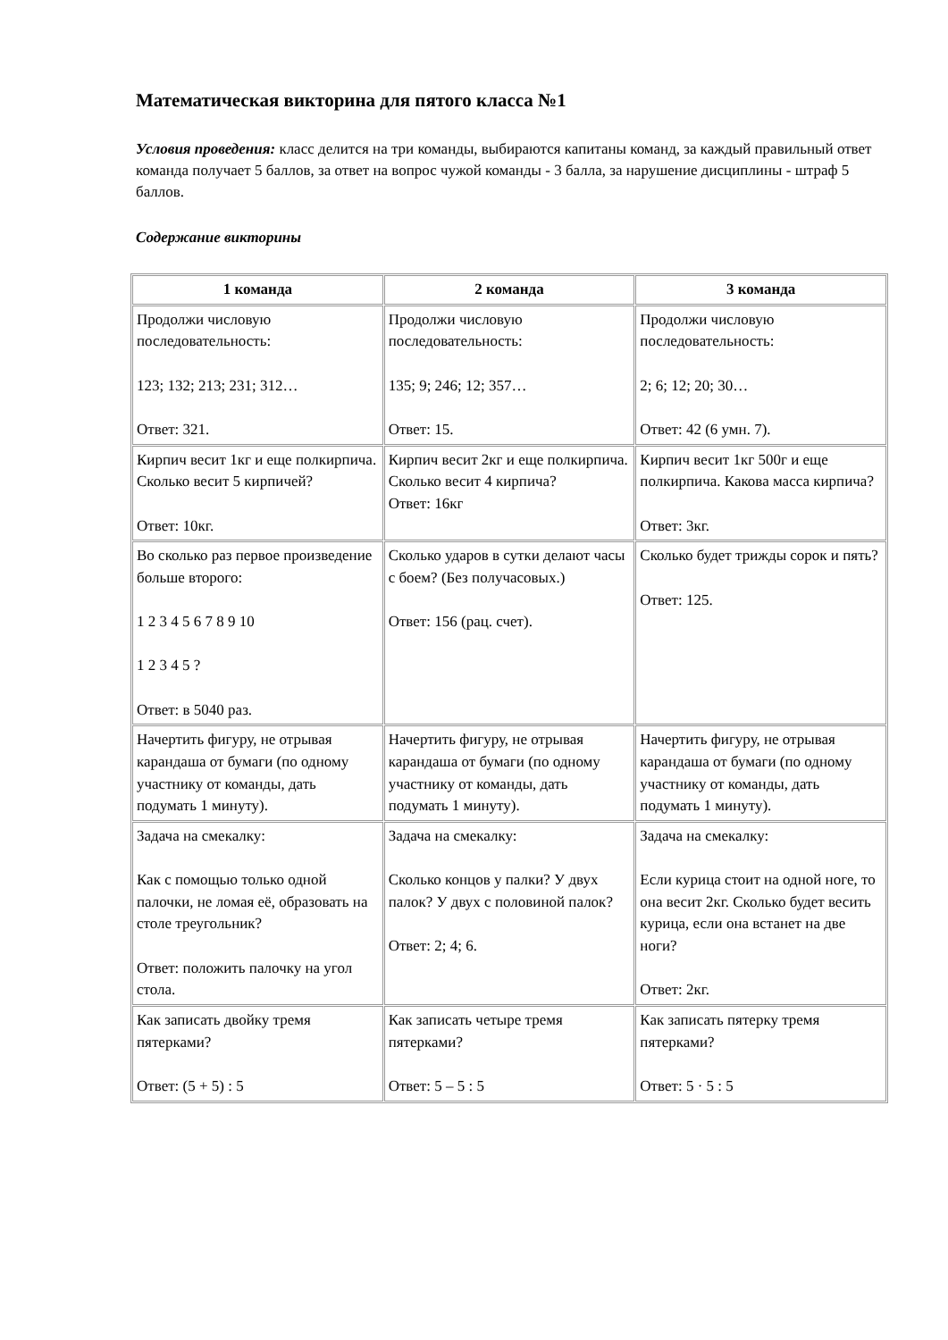Математическая викторина для пятого класса №1
Условия проведения: класс делится на три команды, выбираются капитаны команд, за каждый правильный ответ команда получает 5 баллов, за ответ на вопрос чужой команды - 3 балла, за нарушение дисциплины - штраф 5 баллов.
Содержание викторины
| 1 команда | 2 команда | 3 команда |
| --- | --- | --- |
| Продолжи числовую последовательность: 123; 132; 213; 231; 312… Ответ: 321. | Продолжи числовую последовательность: 135; 9; 246; 12; 357… Ответ: 15. | Продолжи числовую последовательность: 2; 6; 12; 20; 30… Ответ: 42 (6 умн. 7). |
| Кирпич весит 1кг и еще полкирпича. Сколько весит 5 кирпичей? Ответ: 10кг. | Кирпич весит 2кг и еще полкирпича. Сколько весит 4 кирпича? Ответ: 16кг | Кирпич весит 1кг 500г и еще полкирпича. Какова масса кирпича? Ответ: 3кг. |
| Во сколько раз первое произведение больше второго: 1 2 3 4 5 6 7 8 9 10 1 2 3 4 5 ? Ответ: в 5040 раз. | Сколько ударов в сутки делают часы с боем? (Без получасовых.) Ответ: 156 (рац. счет). | Сколько будет трижды сорок и пять? Ответ: 125. |
| Начертить фигуру, не отрывая карандаша от бумаги (по одному участнику от команды, дать подумать 1 минуту). | Начертить фигуру, не отрывая карандаша от бумаги (по одному участнику от команды, дать подумать 1 минуту). | Начертить фигуру, не отрывая карандаша от бумаги (по одному участнику от команды, дать подумать 1 минуту). |
| Задача на смекалку: Как с помощью только одной палочки, не ломая её, образовать на столе треугольник? Ответ: положить палочку на угол стола. | Задача на смекалку: Сколько концов у палки? У двух палок? У двух с половиной палок? Ответ: 2; 4; 6. | Задача на смекалку: Если курица стоит на одной ноге, то она весит 2кг. Сколько будет весить курица, если она встанет на две ноги? Ответ: 2кг. |
| Как записать двойку тремя пятерками? Ответ: (5 + 5) : 5 | Как записать четыре тремя пятерками? Ответ: 5 – 5 : 5 | Как записать пятерку тремя пятерками? Ответ: 5 · 5 : 5 |